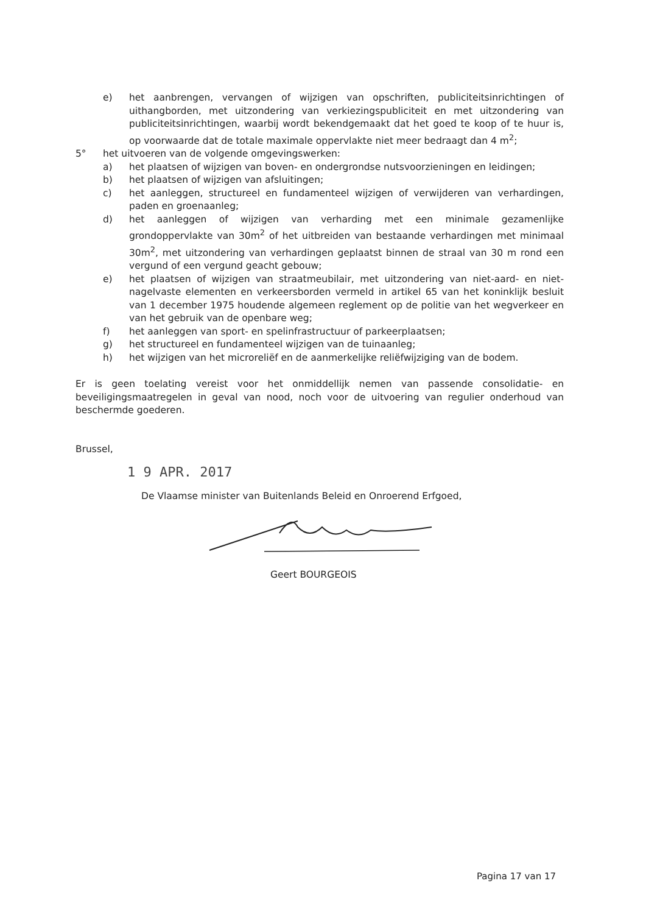e) het aanbrengen, vervangen of wijzigen van opschriften, publiciteitsinrichtingen of uithangborden, met uitzondering van verkiezingspubliciteit en met uitzondering van publiciteitsinrichtingen, waarbij wordt bekendgemaakt dat het goed te koop of te huur is, op voorwaarde dat de totale maximale oppervlakte niet meer bedraagt dan 4 m<sup>2</sup>;
5° het uitvoeren van de volgende omgevingswerken:
a) het plaatsen of wijzigen van boven- en ondergrondse nutsvoorzieningen en leidingen;
b) het plaatsen of wijzigen van afsluitingen;
c) het aanleggen, structureel en fundamenteel wijzigen of verwijderen van verhardingen, paden en groenaanleg;
d) het aanleggen of wijzigen van verharding met een minimale gezamenlijke grondoppervlakte van 30m<sup>2</sup> of het uitbreiden van bestaande verhardingen met minimaal 30m<sup>2</sup>, met uitzondering van verhardingen geplaatst binnen de straal van 30 m rond een vergund of een vergund geacht gebouw;
e) het plaatsen of wijzigen van straatmeubilair, met uitzondering van niet-aard- en niet-nagelvaste elementen en verkeersborden vermeld in artikel 65 van het koninklijk besluit van 1 december 1975 houdende algemeen reglement op de politie van het wegverkeer en van het gebruik van de openbare weg;
f) het aanleggen van sport- en spelinfrastructuur of parkeerplaatsen;
g) het structureel en fundamenteel wijzigen van de tuinaanleg;
h) het wijzigen van het microreliëf en de aanmerkelijke reliëfwijziging van de bodem.
Er is geen toelating vereist voor het onmiddellijk nemen van passende consolidatie- en beveiligingsmaatregelen in geval van nood, noch voor de uitvoering van regulier onderhoud van beschermde goederen.
Brussel,
1 9 APR. 2017
De Vlaamse minister van Buitenlands Beleid en Onroerend Erfgoed,
Geert BOURGEOIS
Pagina 17 van 17